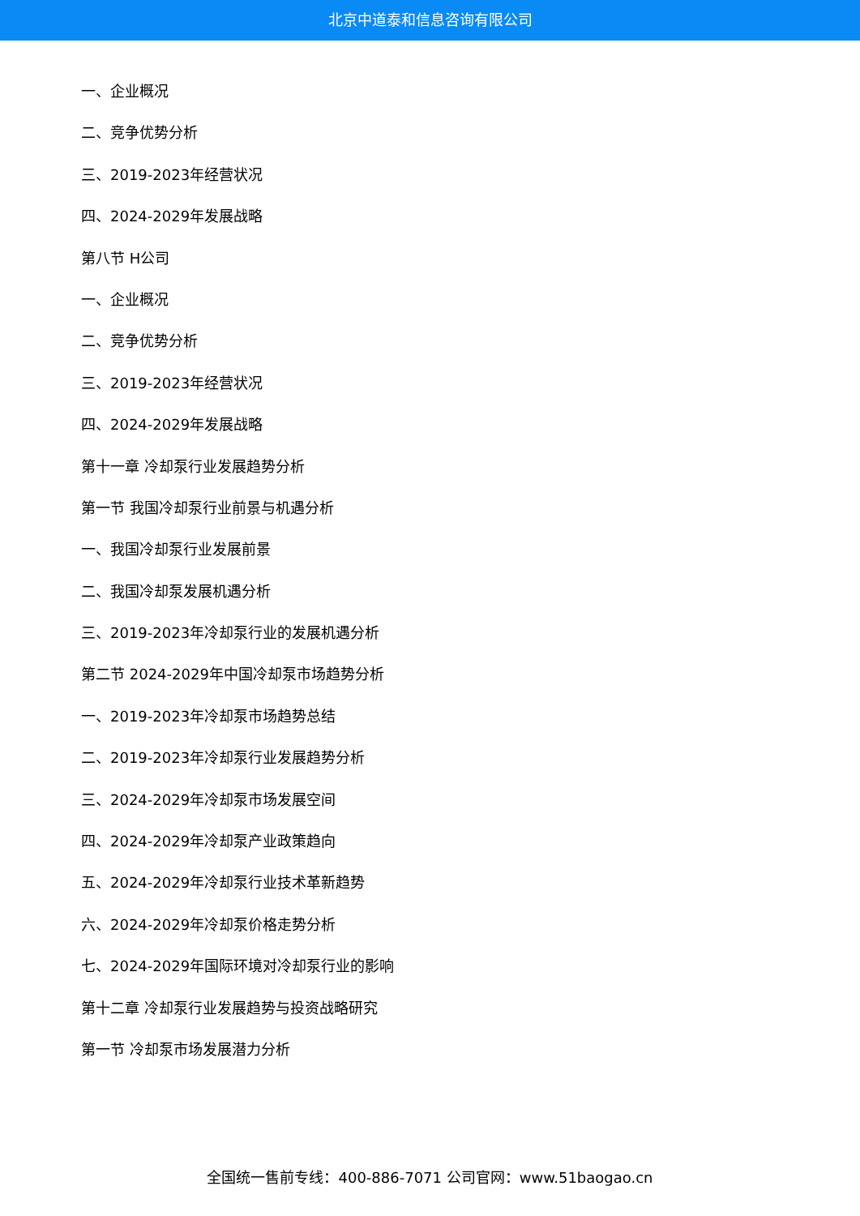北京中道泰和信息咨询有限公司
一、企业概况
二、竞争优势分析
三、2019-2023年经营状况
四、2024-2029年发展战略
第八节 H公司
一、企业概况
二、竞争优势分析
三、2019-2023年经营状况
四、2024-2029年发展战略
第十一章 冷却泵行业发展趋势分析
第一节 我国冷却泵行业前景与机遇分析
一、我国冷却泵行业发展前景
二、我国冷却泵发展机遇分析
三、2019-2023年冷却泵行业的发展机遇分析
第二节 2024-2029年中国冷却泵市场趋势分析
一、2019-2023年冷却泵市场趋势总结
二、2019-2023年冷却泵行业发展趋势分析
三、2024-2029年冷却泵市场发展空间
四、2024-2029年冷却泵产业政策趋向
五、2024-2029年冷却泵行业技术革新趋势
六、2024-2029年冷却泵价格走势分析
七、2024-2029年国际环境对冷却泵行业的影响
第十二章 冷却泵行业发展趋势与投资战略研究
第一节 冷却泵市场发展潜力分析
全国统一售前专线：400-886-7071 公司官网：www.51baogao.cn